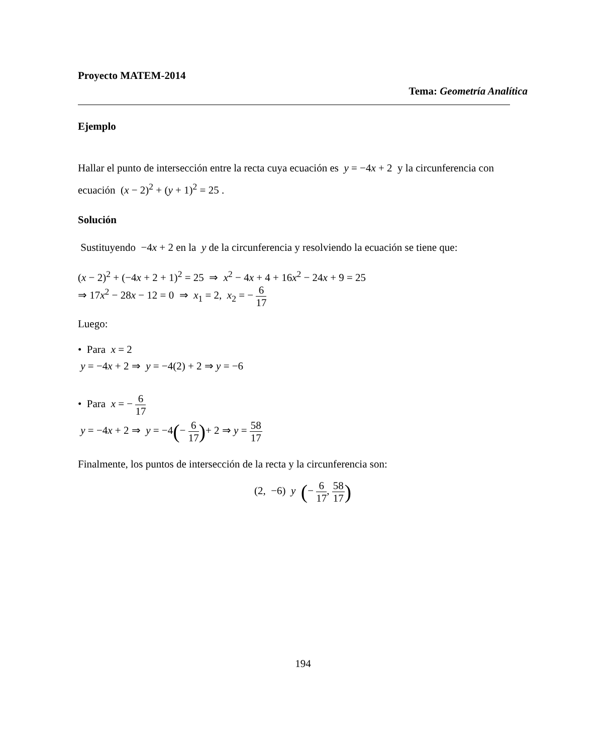Proyecto MATEM-2014
Tema: Geometría Analítica
Ejemplo
Hallar el punto de intersección entre la recta cuya ecuación es y = −4x + 2 y la circunferencia con ecuación (x − 2)<sup>2</sup> + (y + 1)<sup>2</sup> = 25 .
Solución
Sustituyendo −4x + 2 en la y de la circunferencia y resolviendo la ecuación se tiene que:
(x − 2)<sup>2</sup> + (−4x + 2 + 1)<sup>2</sup> = 25 ⇒ x<sup>2</sup> − 4x + 4 + 16x<sup>2</sup> − 24x + 9 = 25
⇒ 17x<sup>2</sup> − 28x − 12 = 0 ⇒ x<sub>1</sub> = 2, x<sub>2</sub> = − 6 17
Luego:
• Para x = 2
y = −4x + 2 ⇒ y = −4(2) + 2 ⇒ y = −6
• Para x = − 6 17
y = −4x + 2 ⇒ y = −4(− 6 17)+ 2 ⇒ y = 58 17
Finalmente, los puntos de intersección de la recta y la circunferencia son:
(2, −6) y (− 6 17, 58 17)
194